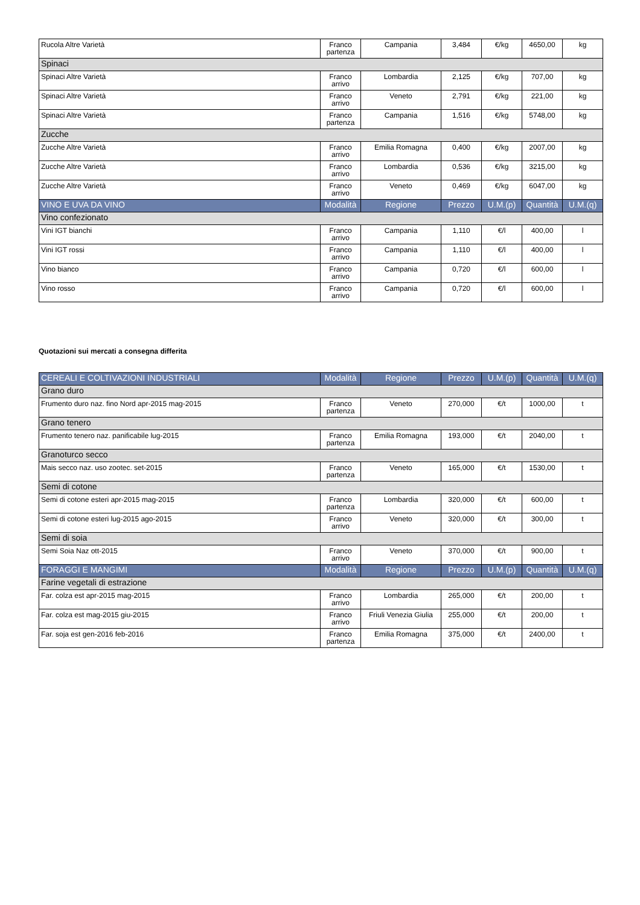| Rucola Altre Varietà | Franco partenza | Campania | 3,484 | €/kg | 4650,00 | kg |
| Spinaci | | | | | | |
| Spinaci Altre Varietà | Franco arrivo | Lombardia | 2,125 | €/kg | 707,00 | kg |
| Spinaci Altre Varietà | Franco arrivo | Veneto | 2,791 | €/kg | 221,00 | kg |
| Spinaci Altre Varietà | Franco partenza | Campania | 1,516 | €/kg | 5748,00 | kg |
| Zucche | | | | | | |
| Zucche Altre Varietà | Franco arrivo | Emilia Romagna | 0,400 | €/kg | 2007,00 | kg |
| Zucche Altre Varietà | Franco arrivo | Lombardia | 0,536 | €/kg | 3215,00 | kg |
| Zucche Altre Varietà | Franco arrivo | Veneto | 0,469 | €/kg | 6047,00 | kg |
| VINO E UVA DA VINO | Modalità | Regione | Prezzo | U.M.(p) | Quantità | U.M.(q) |
| Vino confezionato | | | | | | |
| Vini IGT bianchi | Franco arrivo | Campania | 1,110 | €/l | 400,00 | l |
| Vini IGT rossi | Franco arrivo | Campania | 1,110 | €/l | 400,00 | l |
| Vino bianco | Franco arrivo | Campania | 0,720 | €/l | 600,00 | l |
| Vino rosso | Franco arrivo | Campania | 0,720 | €/l | 600,00 | l |
Quotazioni sui mercati a consegna differita
| CEREALI E COLTIVAZIONI INDUSTRIALI | Modalità | Regione | Prezzo | U.M.(p) | Quantità | U.M.(q) |
| --- | --- | --- | --- | --- | --- | --- |
| Grano duro | | | | | | |
| Frumento duro naz. fino Nord apr-2015 mag-2015 | Franco partenza | Veneto | 270,000 | €/t | 1000,00 | t |
| Grano tenero | | | | | | |
| Frumento tenero naz. panificabile lug-2015 | Franco partenza | Emilia Romagna | 193,000 | €/t | 2040,00 | t |
| Granoturco secco | | | | | | |
| Mais secco naz. uso zootec. set-2015 | Franco partenza | Veneto | 165,000 | €/t | 1530,00 | t |
| Semi di cotone | | | | | | |
| Semi di cotone esteri apr-2015 mag-2015 | Franco partenza | Lombardia | 320,000 | €/t | 600,00 | t |
| Semi di cotone esteri lug-2015 ago-2015 | Franco arrivo | Veneto | 320,000 | €/t | 300,00 | t |
| Semi di soia | | | | | | |
| Semi Soia Naz ott-2015 | Franco arrivo | Veneto | 370,000 | €/t | 900,00 | t |
| FORAGGI E MANGIMI | Modalità | Regione | Prezzo | U.M.(p) | Quantità | U.M.(q) |
| Farine vegetali di estrazione | | | | | | |
| Far. colza est apr-2015 mag-2015 | Franco arrivo | Lombardia | 265,000 | €/t | 200,00 | t |
| Far. colza est mag-2015 giu-2015 | Franco arrivo | Friuli Venezia Giulia | 255,000 | €/t | 200,00 | t |
| Far. soja est gen-2016 feb-2016 | Franco partenza | Emilia Romagna | 375,000 | €/t | 2400,00 | t |